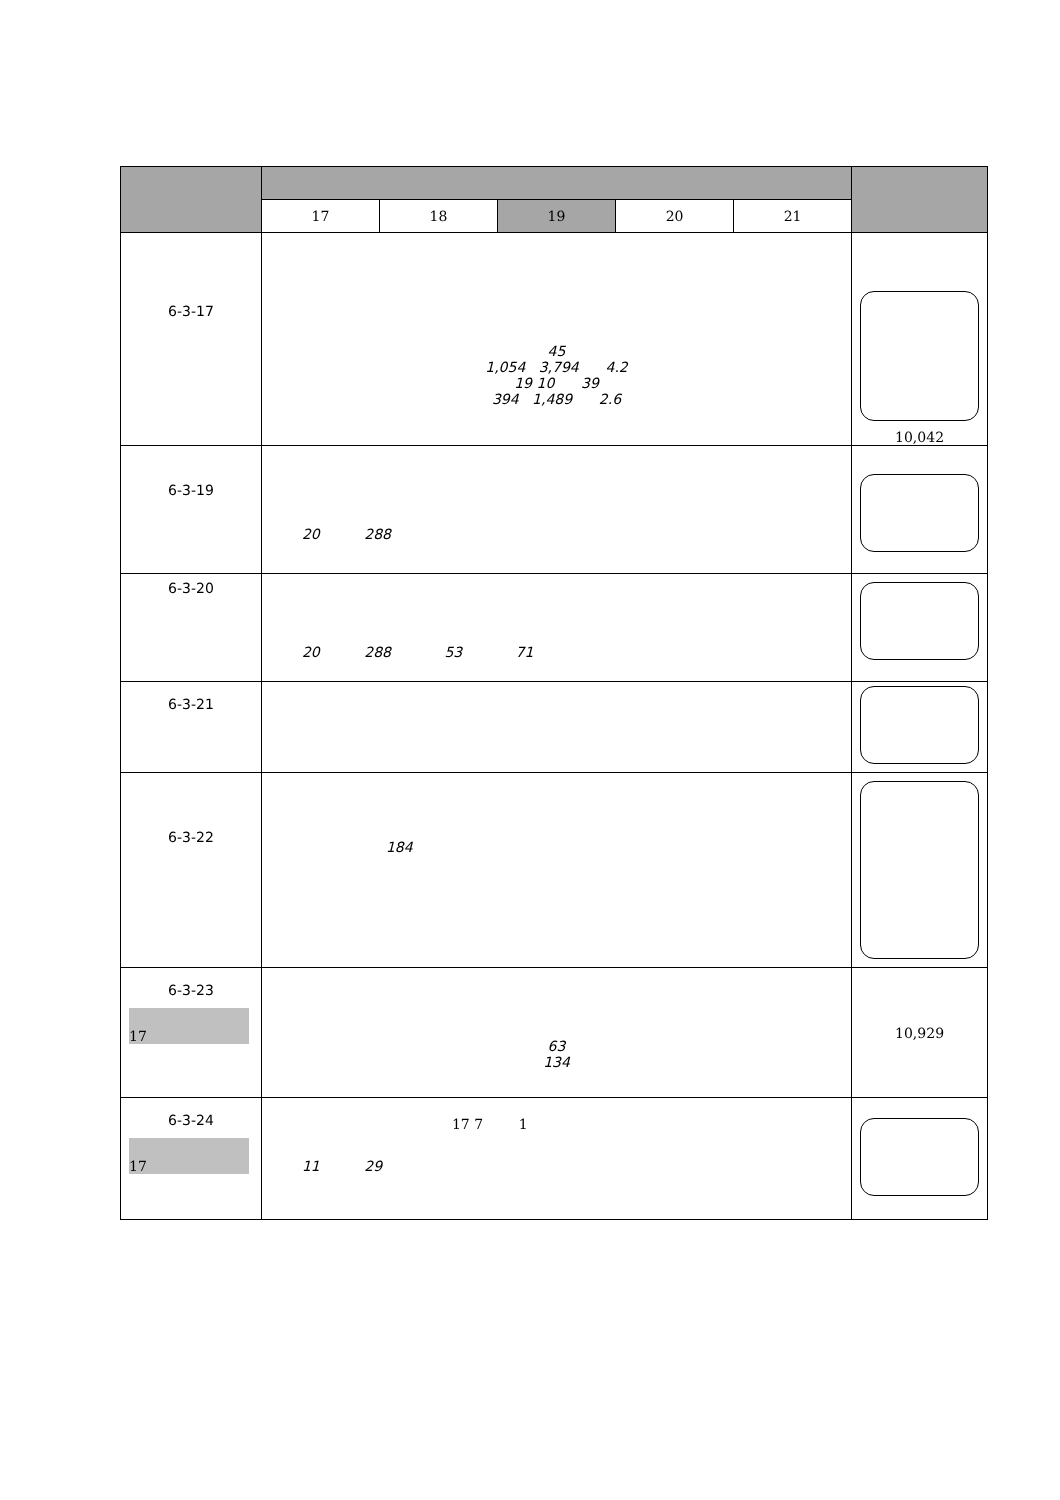| | 17 | 18 | 19 | 20 | 21 | |
| 6-3-17 | 45 1,054 3,794 4.2 19 10 39 394 1,489 2.6 | | | | | 10,042 |
| 6-3-19 | 20 288 | | | | | |
| 6-3-20 | 20 288 53 71 | | | | | |
| 6-3-21 | | | | | | |
| 6-3-22 | 184 | | | | | |
| 6-3-23 17 | 63 134 | | | | | 10,929 |
| 6-3-24 17 | 17 7 1 11 29 | | | | | |